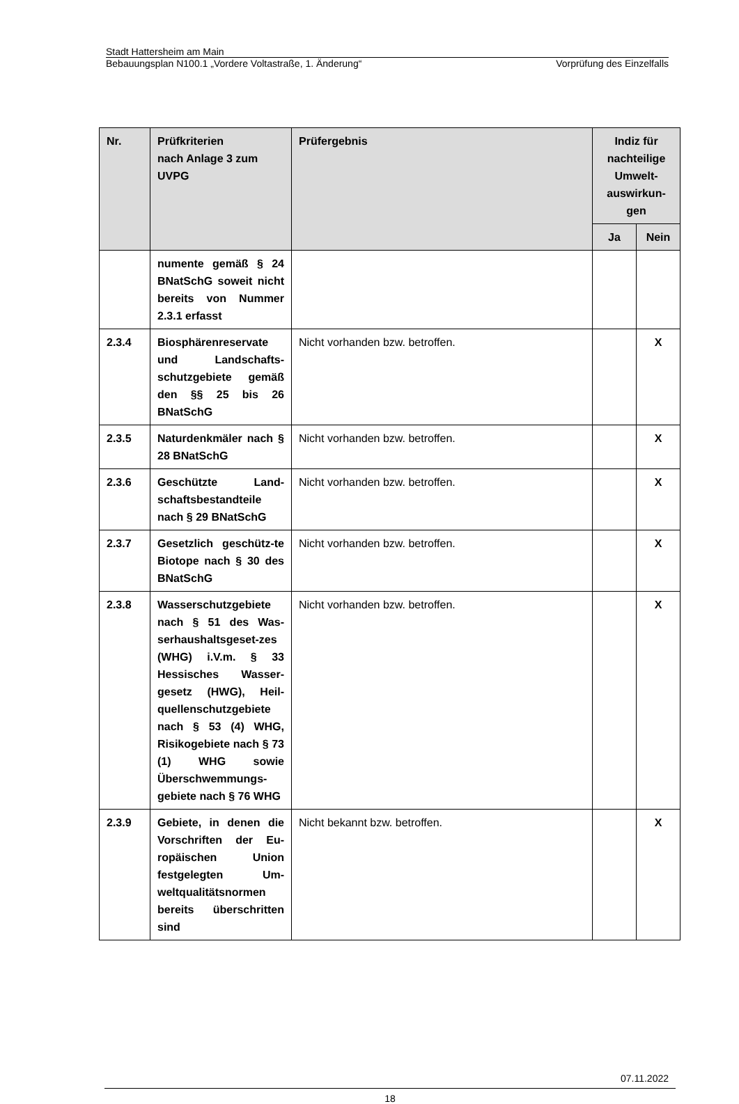Stadt Hattersheim am Main
Bebauungsplan N100.1 „Vordere Voltastraße, 1. Änderung“Vorprüfung des Einzelfalls
| Nr. | Prüfkriterien nach Anlage 3 zum UVPG | Prüfergebnis | Indiz für nachteilige Umwelt-auswirkun-gen | |
| --- | --- | --- | --- | --- |
| | | | Ja | Nein |
| | numente gemäß § 24 BNatSchG soweit nicht bereits von Nummer 2.3.1 erfasst | | | |
| 2.3.4 | Biosphärenreservate und Landschafts-schutzgebiete gemäß den §§ 25 bis 26 BNatSchG | Nicht vorhanden bzw. betroffen. | | X |
| 2.3.5 | Naturdenkmäler nach § 28 BNatSchG | Nicht vorhanden bzw. betroffen. | | X |
| 2.3.6 | Geschützte Land-schaftsbestandteile nach § 29 BNatSchG | Nicht vorhanden bzw. betroffen. | | X |
| 2.3.7 | Gesetzlich geschütz-te Biotope nach § 30 des BNatSchG | Nicht vorhanden bzw. betroffen. | | X |
| 2.3.8 | Wasserschutzgebiete nach § 51 des Was-serhaushaltsgeset-zes (WHG) i.V.m. § 33 Hessisches Wasser-gesetz (HWG), Heil-quellenschutzgebiete nach § 53 (4) WHG, Risikogebiete nach § 73 (1) WHG sowie Überschwemmungs-gebiete nach § 76 WHG | Nicht vorhanden bzw. betroffen. | | X |
| 2.3.9 | Gebiete, in denen die Vorschriften der Eu-ropäischen Union festgelegten Um-weltqualitätsnormen bereits überschritten sind | Nicht bekannt bzw. betroffen. | | X |
07.11.2022
18